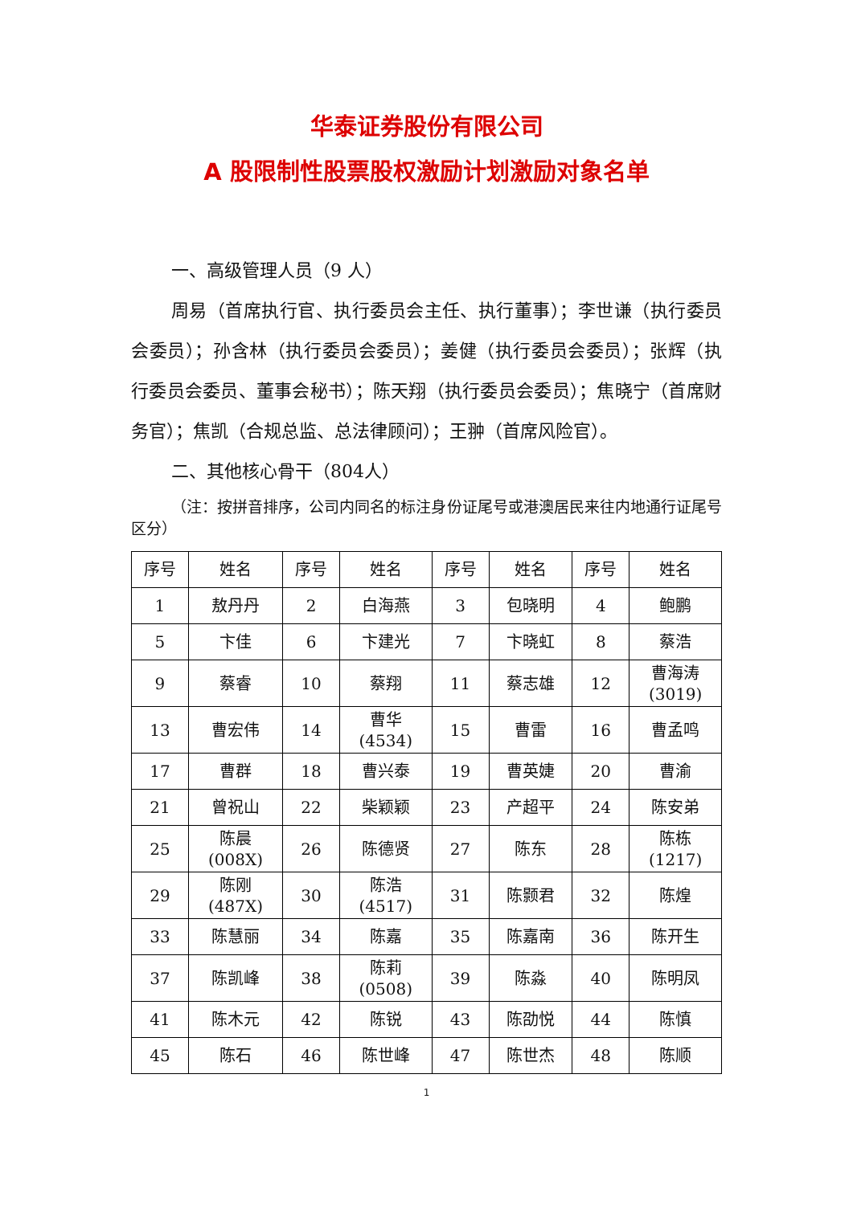华泰证券股份有限公司
A 股限制性股票股权激励计划激励对象名单
一、高级管理人员（9 人）
周易（首席执行官、执行委员会主任、执行董事）；李世谦（执行委员会委员）；孙含林（执行委员会委员）；姜健（执行委员会委员）；张辉（执行委员会委员、董事会秘书）；陈天翔（执行委员会委员）；焦晓宁（首席财务官）；焦凯（合规总监、总法律顾问）；王翀（首席风险官）。
二、其他核心骨干（804人）
（注：按拼音排序，公司内同名的标注身份证尾号或港澳居民来往内地通行证尾号区分）
| 序号 | 姓名 | 序号 | 姓名 | 序号 | 姓名 | 序号 | 姓名 |
| --- | --- | --- | --- | --- | --- | --- | --- |
| 1 | 敖丹丹 | 2 | 白海燕 | 3 | 包晓明 | 4 | 鲍鹏 |
| 5 | 卞佳 | 6 | 卞建光 | 7 | 卞晓虹 | 8 | 蔡浩 |
| 9 | 蔡睿 | 10 | 蔡翔 | 11 | 蔡志雄 | 12 | 曹海涛 (3019) |
| 13 | 曹宏伟 | 14 | 曹华 (4534) | 15 | 曹雷 | 16 | 曹孟鸣 |
| 17 | 曹群 | 18 | 曹兴泰 | 19 | 曹英婕 | 20 | 曹渝 |
| 21 | 曾祝山 | 22 | 柴颖颖 | 23 | 产超平 | 24 | 陈安弟 |
| 25 | 陈晨 (008X) | 26 | 陈德贤 | 27 | 陈东 | 28 | 陈栋 (1217) |
| 29 | 陈刚 (487X) | 30 | 陈浩 (4517) | 31 | 陈颢君 | 32 | 陈煌 |
| 33 | 陈慧丽 | 34 | 陈嘉 | 35 | 陈嘉南 | 36 | 陈开生 |
| 37 | 陈凯峰 | 38 | 陈莉 (0508) | 39 | 陈淼 | 40 | 陈明凤 |
| 41 | 陈木元 | 42 | 陈锐 | 43 | 陈劭悦 | 44 | 陈慎 |
| 45 | 陈石 | 46 | 陈世峰 | 47 | 陈世杰 | 48 | 陈顺 |
1